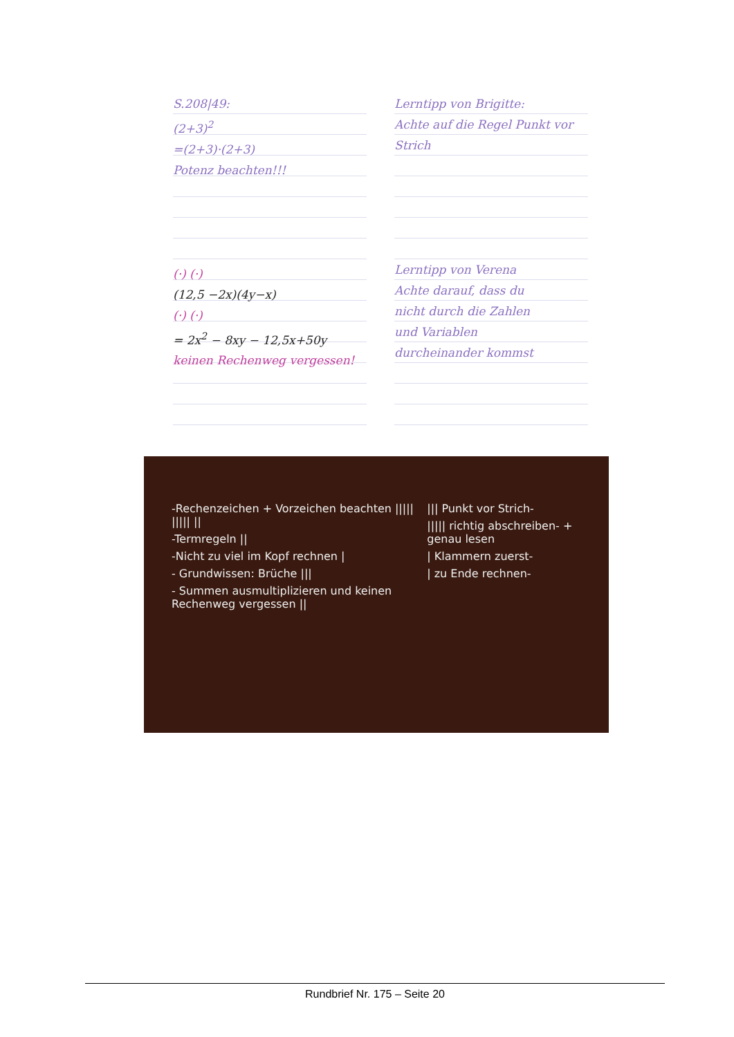S.208|49:
(2+3)<sup>2</sup>
=(2+3)·(2+3)
Potenz beachten!!!
(·) (·)
(12,5 −2x)(4y−x)
(·) (·)
= 2x<sup>2</sup> − 8xy − 12,5x+50y
keinen Rechenweg vergessen!
Lerntipp von Brigitte:
Achte auf die Regel Punkt vor Strich
Lerntipp von Verena
Achte darauf, dass du
nicht durch die Zahlen
und Variablen
durcheinander kommst
-Rechenzeichen + Vorzeichen beachten ||||| ||||| ||
-Termregeln ||
-Nicht zu viel im Kopf rechnen |
- Grundwissen: Brüche |||
- Summen ausmultiplizieren und keinen Rechenweg vergessen ||
||| Punkt vor Strich-
||||| richtig abschreiben- + genau lesen
| Klammern zuerst-
| zu Ende rechnen-
Rundbrief Nr. 175 – Seite 20